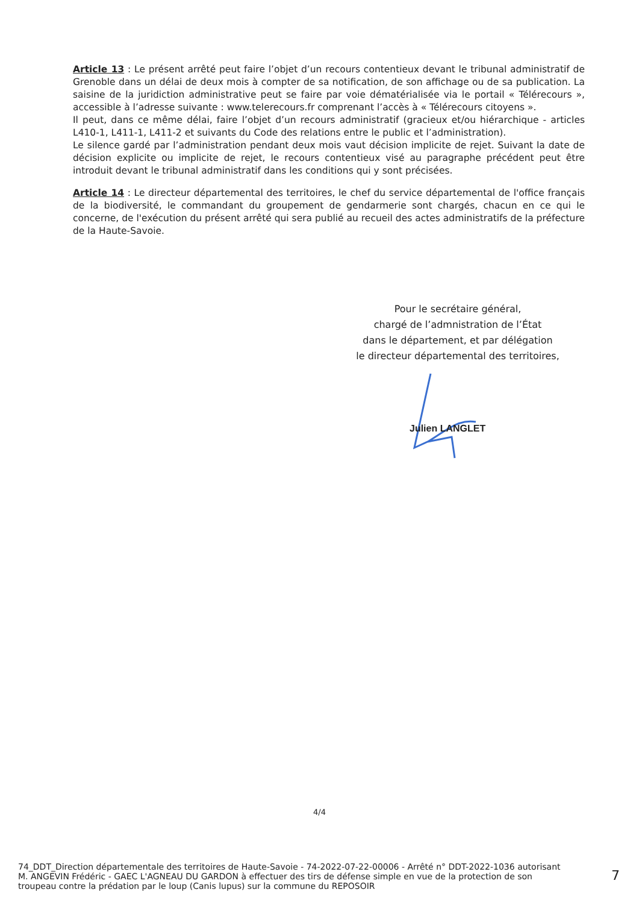Article 13 : Le présent arrêté peut faire l’objet d’un recours contentieux devant le tribunal administratif de Grenoble dans un délai de deux mois à compter de sa notification, de son affichage ou de sa publication. La saisine de la juridiction administrative peut se faire par voie dématérialisée via le portail « Télérecours », accessible à l’adresse suivante : www.telerecours.fr comprenant l’accès à « Télérecours citoyens ».
Il peut, dans ce même délai, faire l’objet d’un recours administratif (gracieux et/ou hiérarchique - articles L410-1, L411-1, L411-2 et suivants du Code des relations entre le public et l’administration).
Le silence gardé par l’administration pendant deux mois vaut décision implicite de rejet. Suivant la date de décision explicite ou implicite de rejet, le recours contentieux visé au paragraphe précédent peut être introduit devant le tribunal administratif dans les conditions qui y sont précisées.
Article 14 : Le directeur départemental des territoires, le chef du service départemental de l'office français de la biodiversité, le commandant du groupement de gendarmerie sont chargés, chacun en ce qui le concerne, de l'exécution du présent arrêté qui sera publié au recueil des actes administratifs de la préfecture de la Haute-Savoie.
Pour le secrétaire général,
chargé de l’admnistration de l’État
dans le département, et par délégation
le directeur départemental des territoires,
Julien LANGLET
4/4
74_DDT_Direction départementale des territoires de Haute-Savoie - 74-2022-07-22-00006 - Arrêté n° DDT-2022-1036 autorisant M. ANGEVIN Frédéric - GAEC L'AGNEAU DU GARDON à effectuer des tirs de défense simple en vue de la protection de son troupeau contre la prédation par le loup (Canis lupus) sur la commune du REPOSOIR
7